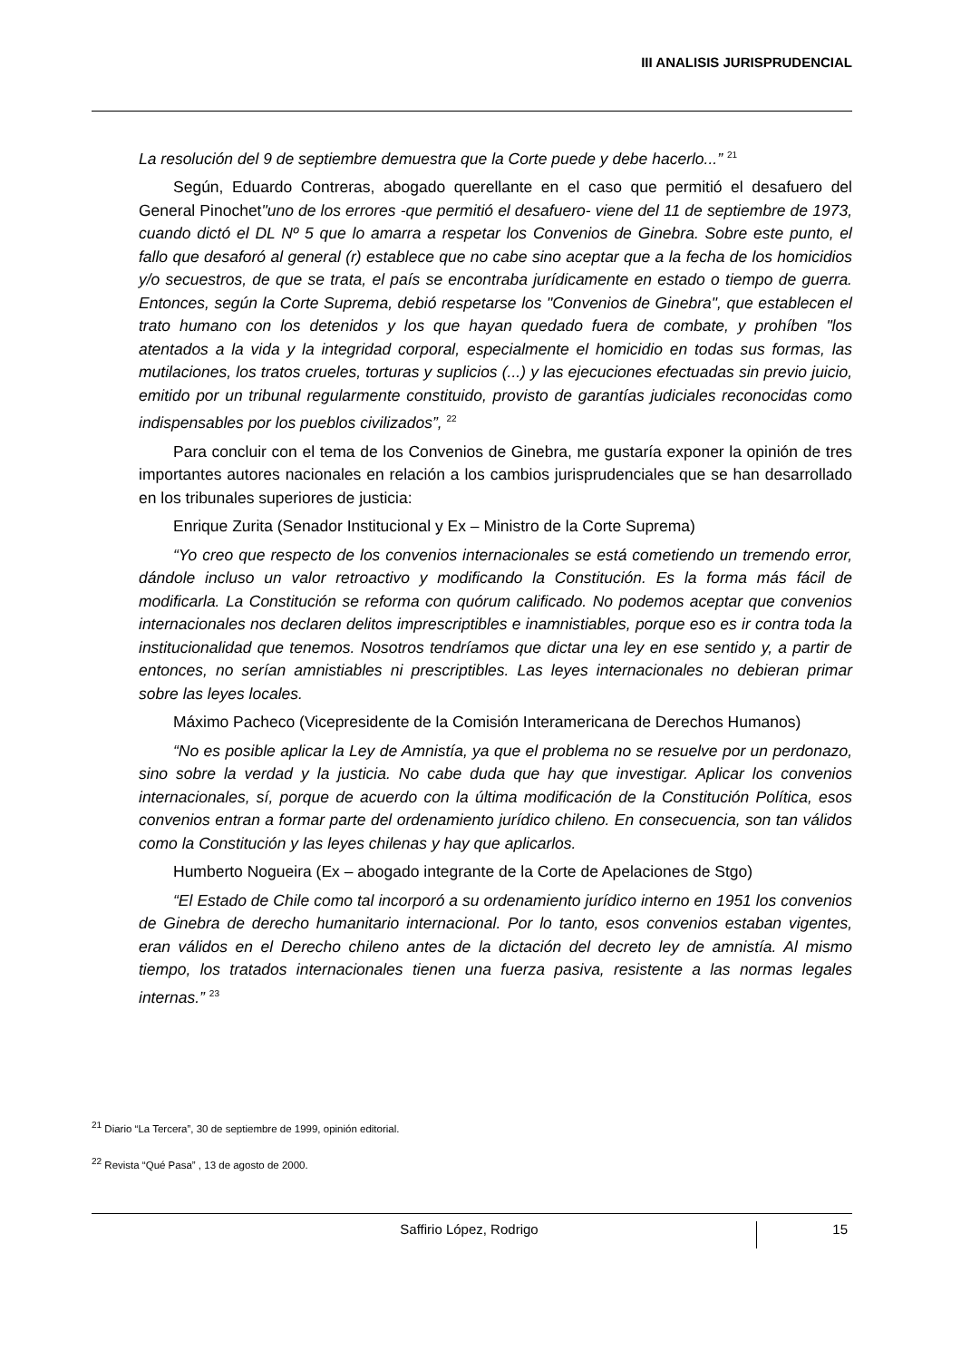III ANALISIS JURISPRUDENCIAL
La resolución del 9 de septiembre demuestra que la Corte puede y debe hacerlo...” <sup>21</sup>
Según, Eduardo Contreras, abogado querellante en el caso que permitió el desafuero del General Pinochet"uno de los errores -que permitió el desafuero- viene del 11 de septiembre de 1973, cuando dictó el DL Nº 5 que lo amarra a respetar los Convenios de Ginebra. Sobre este punto, el fallo que desaforó al general (r) establece que no cabe sino aceptar que a la fecha de los homicidios y/o secuestros, de que se trata, el país se encontraba jurídicamente en estado o tiempo de guerra. Entonces, según la Corte Suprema, debió respetarse los "Convenios de Ginebra", que establecen el trato humano con los detenidos y los que hayan quedado fuera de combate, y prohíben "los atentados a la vida y la integridad corporal, especialmente el homicidio en todas sus formas, las mutilaciones, los tratos crueles, torturas y suplicios (...) y las ejecuciones efectuadas sin previo juicio, emitido por un tribunal regularmente constituido, provisto de garantías judiciales reconocidas como indispensables por los pueblos civilizados”, <sup>22</sup>
Para concluir con el tema de los Convenios de Ginebra, me gustaría exponer la opinión de tres importantes autores nacionales en relación a los cambios jurisprudenciales que se han desarrollado en los tribunales superiores de justicia:
Enrique Zurita (Senador Institucional y Ex – Ministro de la Corte Suprema)
“Yo creo que respecto de los convenios internacionales se está cometiendo un tremendo error, dándole incluso un valor retroactivo y modificando la Constitución. Es la forma más fácil de modificarla. La Constitución se reforma con quórum calificado. No podemos aceptar que convenios internacionales nos declaren delitos imprescriptibles e inamnistiables, porque eso es ir contra toda la institucionalidad que tenemos. Nosotros tendríamos que dictar una ley en ese sentido y, a partir de entonces, no serían amnistiables ni prescriptibles. Las leyes internacionales no debieran primar sobre las leyes locales.
Máximo Pacheco (Vicepresidente de la Comisión Interamericana de Derechos Humanos)
“No es posible aplicar la Ley de Amnistía, ya que el problema no se resuelve por un perdonazo, sino sobre la verdad y la justicia. No cabe duda que hay que investigar. Aplicar los convenios internacionales, sí, porque de acuerdo con la última modificación de la Constitución Política, esos convenios entran a formar parte del ordenamiento jurídico chileno. En consecuencia, son tan válidos como la Constitución y las leyes chilenas y hay que aplicarlos.
Humberto Nogueira (Ex – abogado integrante de la Corte de Apelaciones de Stgo)
“El Estado de Chile como tal incorporó a su ordenamiento jurídico interno en 1951 los convenios de Ginebra de derecho humanitario internacional. Por lo tanto, esos convenios estaban vigentes, eran válidos en el Derecho chileno antes de la dictación del decreto ley de amnistía. Al mismo tiempo, los tratados internacionales tienen una fuerza pasiva, resistente a las normas legales internas.” <sup>23</sup>
<sup>21</sup> Diario “La Tercera”, 30 de septiembre de 1999, opinión editorial.
<sup>22</sup> Revista “Qué Pasa” , 13 de agosto de 2000.
Saffirio López, Rodrigo
15